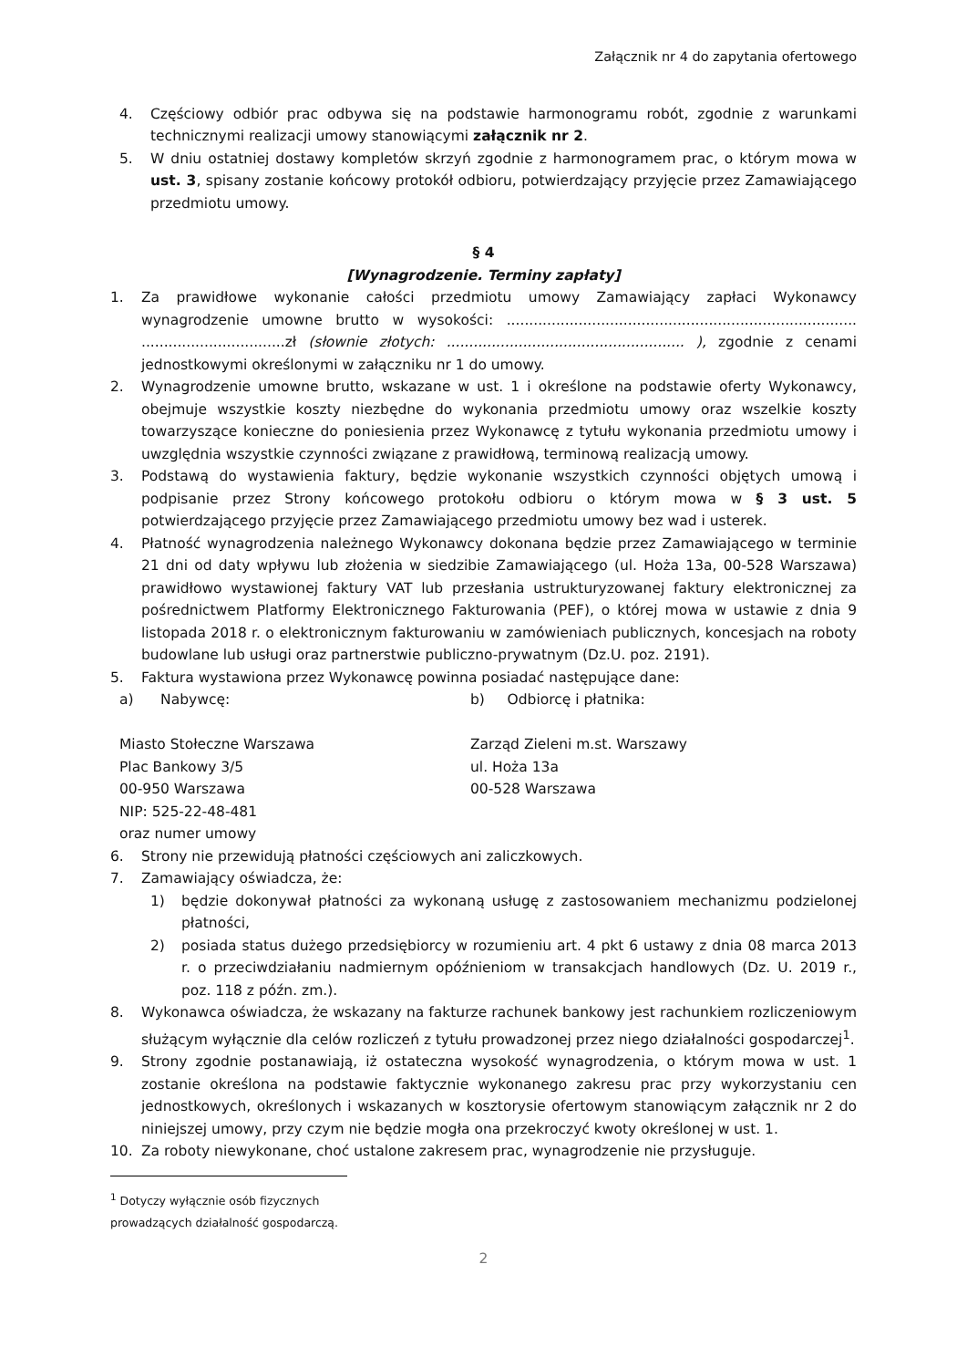Załącznik nr 4 do zapytania ofertowego
4. Częściowy odbiór prac odbywa się na podstawie harmonogramu robót, zgodnie z warunkami technicznymi realizacji umowy stanowiącymi załącznik nr 2.
5. W dniu ostatniej dostawy kompletów skrzyń zgodnie z harmonogramem prac, o którym mowa w ust. 3, spisany zostanie końcowy protokół odbioru, potwierdzający przyjęcie przez Zamawiającego przedmiotu umowy.
§ 4
[Wynagrodzenie. Terminy zapłaty]
1. Za prawidłowe wykonanie całości przedmiotu umowy Zamawiający zapłaci Wykonawcy wynagrodzenie umowne brutto w wysokości: .............................................................................. ................................zł (słownie złotych: ..................................................... ), zgodnie z cenami jednostkowymi określonymi w załączniku nr 1 do umowy.
2. Wynagrodzenie umowne brutto, wskazane w ust. 1 i określone na podstawie oferty Wykonawcy, obejmuje wszystkie koszty niezbędne do wykonania przedmiotu umowy oraz wszelkie koszty towarzyszące konieczne do poniesienia przez Wykonawcę z tytułu wykonania przedmiotu umowy i uwzględnia wszystkie czynności związane z prawidłową, terminową realizacją umowy.
3. Podstawą do wystawienia faktury, będzie wykonanie wszystkich czynności objętych umową i podpisanie przez Strony końcowego protokołu odbioru o którym mowa w § 3 ust. 5 potwierdzającego przyjęcie przez Zamawiającego przedmiotu umowy bez wad i usterek.
4. Płatność wynagrodzenia należnego Wykonawcy dokonana będzie przez Zamawiającego w terminie 21 dni od daty wpływu lub złożenia w siedzibie Zamawiającego (ul. Hoża 13a, 00-528 Warszawa) prawidłowo wystawionej faktury VAT lub przesłania ustrukturyzowanej faktury elektronicznej za pośrednictwem Platformy Elektronicznego Fakturowania (PEF), o której mowa w ustawie z dnia 9 listopada 2018 r. o elektronicznym fakturowaniu w zamówieniach publicznych, koncesjach na roboty budowlane lub usługi oraz partnerstwie publiczno-prywatnym (Dz.U. poz. 2191).
5. Faktura wystawiona przez Wykonawcę powinna posiadać następujące dane:
a) Nabywcę:
Miasto Stołeczne Warszawa
Plac Bankowy 3/5
00-950 Warszawa
NIP: 525-22-48-481
oraz numer umowy
b) Odbiorcę i płatnika:
Zarząd Zieleni m.st. Warszawy
ul. Hoża 13a
00-528 Warszawa
6. Strony nie przewidują płatności częściowych ani zaliczkowych.
7. Zamawiający oświadcza, że:
1) będzie dokonywał płatności za wykonaną usługę z zastosowaniem mechanizmu podzielonej płatności,
2) posiada status dużego przedsiębiorcy w rozumieniu art. 4 pkt 6 ustawy z dnia 08 marca 2013 r. o przeciwdziałaniu nadmiernym opóźnieniom w transakcjach handlowych (Dz. U. 2019 r., poz. 118 z późn. zm.).
8. Wykonawca oświadcza, że wskazany na fakturze rachunek bankowy jest rachunkiem rozliczeniowym służącym wyłącznie dla celów rozliczeń z tytułu prowadzonej przez niego działalności gospodarczej<sup>1</sup>.
9. Strony zgodnie postanawiają, iż ostateczna wysokość wynagrodzenia, o którym mowa w ust. 1 zostanie określona na podstawie faktycznie wykonanego zakresu prac przy wykorzystaniu cen jednostkowych, określonych i wskazanych w kosztorysie ofertowym stanowiącym załącznik nr 2 do niniejszej umowy, przy czym nie będzie mogła ona przekroczyć kwoty określonej w ust. 1.
10. Za roboty niewykonane, choć ustalone zakresem prac, wynagrodzenie nie przysługuje.
<sup>1</sup> Dotyczy wyłącznie osób fizycznych prowadzących działalność gospodarczą.
2